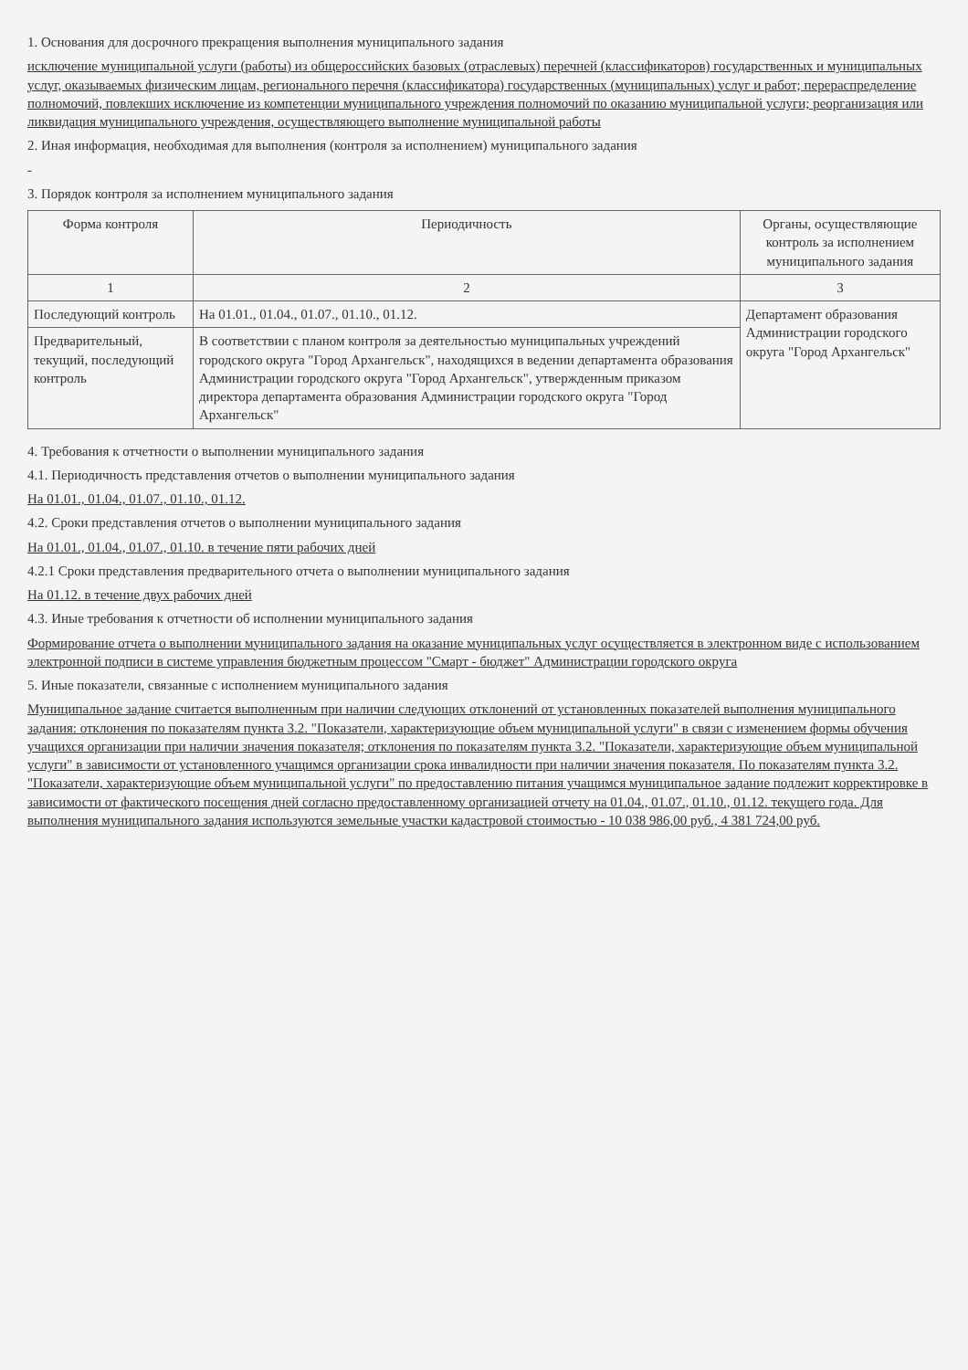1. Основания для досрочного прекращения выполнения муниципального задания
исключение муниципальной услуги (работы) из общероссийских базовых (отраслевых) перечней (классификаторов) государственных и муниципальных услуг, оказываемых физическим лицам, регионального перечня (классификатора) государственных (муниципальных) услуг и работ; перераспределение полномочий, повлекших исключение из компетенции муниципального учреждения полномочий по оказанию муниципальной услуги; реорганизация или ликвидация муниципального учреждения, осуществляющего выполнение муниципальной работы
2. Иная информация, необходимая для выполнения (контроля за исполнением) муниципального задания
-
3. Порядок контроля за исполнением муниципального задания
| Форма контроля | Периодичность | Органы, осуществляющие контроль за исполнением муниципального задания |
| --- | --- | --- |
| 1 | 2 | 3 |
| Последующий контроль | На 01.01., 01.04., 01.07., 01.10., 01.12. | Департамент образования Администрации городского округа "Город Архангельск" |
| Предварительный, текущий, последующий контроль | В соответствии с планом контроля за деятельностью муниципальных учреждений городского округа "Город Архангельск", находящихся в ведении департамента образования Администрации городского округа "Город Архангельск", утвержденным приказом директора департамента образования Администрации городского округа "Город Архангельск" | |
4. Требования к отчетности о выполнении муниципального задания
4.1. Периодичность представления отчетов о выполнении муниципального задания
На 01.01., 01.04., 01.07., 01.10., 01.12.
4.2. Сроки представления отчетов о выполнении муниципального задания
На 01.01., 01.04., 01.07., 01.10. в течение пяти рабочих дней
4.2.1 Сроки представления предварительного отчета о выполнении муниципального задания
На 01.12. в течение двух рабочих дней
4.3. Иные требования к отчетности об исполнении муниципального задания
Формирование отчета о выполнении муниципального задания на оказание муниципальных услуг осуществляется в электронном виде с использованием электронной подписи в системе управления бюджетным процессом "Смарт - бюджет" Администрации городского округа
5. Иные показатели, связанные с исполнением муниципального задания
Муниципальное задание считается выполненным при наличии следующих отклонений от установленных показателей выполнения муниципального задания: отклонения по показателям пункта 3.2. "Показатели, характеризующие объем муниципальной услуги" в связи с изменением формы обучения учащихся организации при наличии значения показателя; отклонения по показателям пункта 3.2. "Показатели, характеризующие объем муниципальной услуги" в зависимости от установленного учащимся организации срока инвалидности при наличии значения показателя. По показателям пункта 3.2. "Показатели, характеризующие объем муниципальной услуги" по предоставлению питания учащимся муниципальное задание подлежит корректировке в зависимости от фактического посещения дней согласно предоставленному организацией отчету на 01.04., 01.07., 01.10., 01.12. текущего года. Для выполнения муниципального задания используются земельные участки кадастровой стоимостью - 10 038 986,00 руб., 4 381 724,00 руб.